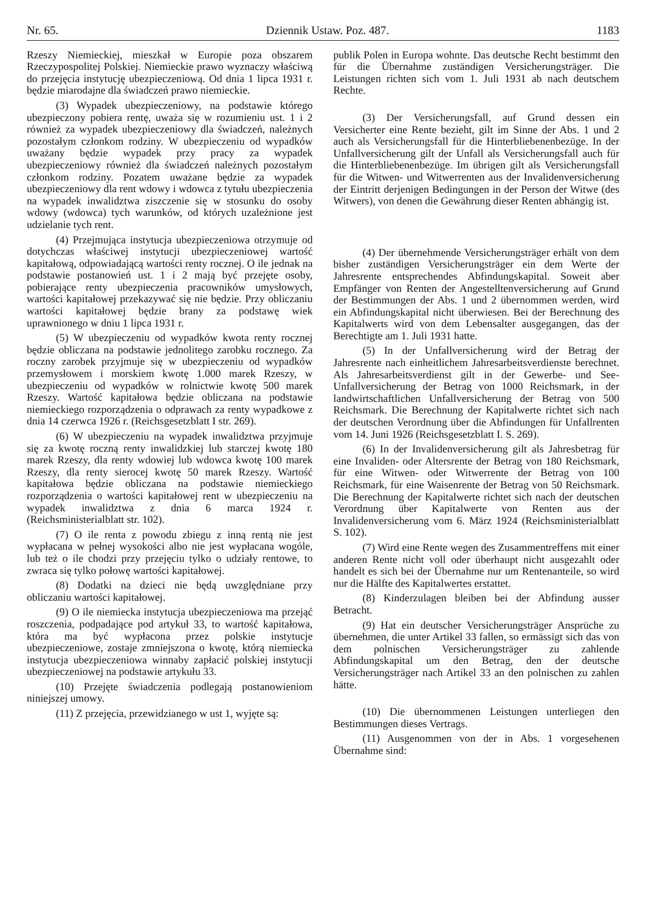Nr. 65. Dziennik Ustaw. Poz. 487. 1183
Rzeszy Niemieckiej, mieszkał w Europie poza obszarem Rzeczypospolitej Polskiej. Niemieckie prawo wyznaczy właściwą do przejęcia instytucję ubezpieczeniową. Od dnia 1 lipca 1931 r. będzie miarodajne dla świadczeń prawo niemieckie.
(3) Wypadek ubezpieczeniowy, na podstawie którego ubezpieczony pobiera rentę, uważa się w rozumieniu ust. 1 i 2 również za wypadek ubezpieczeniowy dla świadczeń, należnych pozostałym członkom rodziny. W ubezpieczeniu od wypadków uważany będzie wypadek przy pracy za wypadek ubezpieczeniowy również dla świadczeń należnych pozostałym członkom rodziny. Pozatem uważane będzie za wypadek ubezpieczeniowy dla rent wdowy i wdowca z tytułu ubezpieczenia na wypadek inwalidztwa ziszczenie się w stosunku do osoby wdowy (wdowca) tych warunków, od których uzależnione jest udzielanie tych rent.
(4) Przejmująca instytucja ubezpieczeniowa otrzymuje od dotychczas właściwej instytucji ubezpieczeniowej wartość kapitałową, odpowiadającą wartości renty rocznej. O ile jednak na podstawie postanowień ust. 1 i 2 mają być przejęte osoby, pobierające renty ubezpieczenia pracowników umysłowych, wartości kapitałowej przekazywać się nie będzie. Przy obliczaniu wartości kapitałowej będzie brany za podstawę wiek uprawnionego w dniu 1 lipca 1931 r.
(5) W ubezpieczeniu od wypadków kwota renty rocznej będzie obliczana na podstawie jednolitego zarobku rocznego. Za roczny zarobek przyjmuje się w ubezpieczeniu od wypadków przemysłowem i morskiem kwotę 1.000 marek Rzeszy, w ubezpieczeniu od wypadków w rolnictwie kwotę 500 marek Rzeszy. Wartość kapitałowa będzie obliczana na podstawie niemieckiego rozporządzenia o odprawach za renty wypadkowe z dnia 14 czerwca 1926 r. (Reichsgesetzblatt I str. 269).
(6) W ubezpieczeniu na wypadek inwalidztwa przyjmuje się za kwotę roczną renty inwalidzkiej lub starczej kwotę 180 marek Rzeszy, dla renty wdowiej lub wdowca kwotę 100 marek Rzeszy, dla renty sierocej kwotę 50 marek Rzeszy. Wartość kapitałowa będzie obliczana na podstawie niemieckiego rozporządzenia o wartości kapitałowej rent w ubezpieczeniu na wypadek inwalidztwa z dnia 6 marca 1924 r. (Reichsministerialblatt str. 102).
(7) O ile renta z powodu zbiegu z inną rentą nie jest wypłacana w pełnej wysokości albo nie jest wypłacana wogóle, lub też o ile chodzi przy przejęciu tylko o udziały rentowe, to zwraca się tylko połowę wartości kapitałowej.
(8) Dodatki na dzieci nie będą uwzględniane przy obliczaniu wartości kapitałowej.
(9) O ile niemiecka instytucja ubezpieczeniowa ma przejąć roszczenia, podpadające pod artykuł 33, to wartość kapitałowa, która ma być wypłacona przez polskie instytucje ubezpieczeniowe, zostaje zmniejszona o kwotę, którą niemiecka instytucja ubezpieczeniowa winnaby zapłacić polskiej instytucji ubezpieczeniowej na podstawie artykułu 33.
(10) Przejęte świadczenia podlegają postanowieniom niniejszej umowy.
(11) Z przejęcia, przewidzianego w ust 1, wyjęte są:
publik Polen in Europa wohnte. Das deutsche Recht bestimmt den für die Übernahme zuständigen Versicherungsträger. Die Leistungen richten sich vom 1. Juli 1931 ab nach deutschem Rechte.
(3) Der Versicherungsfall, auf Grund dessen ein Versicherter eine Rente bezieht, gilt im Sinne der Abs. 1 und 2 auch als Versicherungsfall für die Hinterbliebenenbezüge. In der Unfallversicherung gilt der Unfall als Versicherungsfall auch für die Hinterbliebenenbezüge. Im übrigen gilt als Versicherungsfall für die Witwen- und Witwerrenten aus der Invalidenversicherung der Eintritt derjenigen Bedingungen in der Person der Witwe (des Witwers), von denen die Gewährung dieser Renten abhängig ist.
(4) Der übernehmende Versicherungsträger erhält von dem bisher zuständigen Versicherungsträger ein dem Werte der Jahresrente entsprechendes Abfindungskapital. Soweit aber Empfänger von Renten der Angestelltenversicherung auf Grund der Bestimmungen der Abs. 1 und 2 übernommen werden, wird ein Abfindungskapital nicht überwiesen. Bei der Berechnung des Kapitalwerts wird von dem Lebensalter ausgegangen, das der Berechtigte am 1. Juli 1931 hatte.
(5) In der Unfallversicherung wird der Betrag der Jahresrente nach einheitlichem Jahresarbeitsverdienste berechnet. Als Jahresarbeitsverdienst gilt in der Gewerbe- und See-Unfallversicherung der Betrag von 1000 Reichsmark, in der landwirtschaftlichen Unfallversicherung der Betrag von 500 Reichsmark. Die Berechnung der Kapitalwerte richtet sich nach der deutschen Verordnung über die Abfindungen für Unfallrenten vom 14. Juni 1926 (Reichsgesetzblatt I. S. 269).
(6) In der Invalidenversicherung gilt als Jahresbetrag für eine Invaliden- oder Altersrente der Betrag von 180 Reichsmark, für eine Witwen- oder Witwerrente der Betrag von 100 Reichsmark, für eine Waisenrente der Betrag von 50 Reichsmark. Die Berechnung der Kapitalwerte richtet sich nach der deutschen Verordnung über Kapitalwerte von Renten aus der Invalidenversicherung vom 6. März 1924 (Reichsministerialblatt S. 102).
(7) Wird eine Rente wegen des Zusammentreffens mit einer anderen Rente nicht voll oder überhaupt nicht ausgezahlt oder handelt es sich bei der Übernahme nur um Rentenanteile, so wird nur die Hälfte des Kapitalwertes erstattet.
(8) Kinderzulagen bleiben bei der Abfindung ausser Betracht.
(9) Hat ein deutscher Versicherungsträger Ansprüche zu übernehmen, die unter Artikel 33 fallen, so ermässigt sich das von dem polnischen Versicherungsträger zu zahlende Abfindungskapital um den Betrag, den der deutsche Versicherungsträger nach Artikel 33 an den polnischen zu zahlen hätte.
(10) Die übernommenen Leistungen unterliegen den Bestimmungen dieses Vertrags.
(11) Ausgenommen von der in Abs. 1 vorgesehenen Übernahme sind: